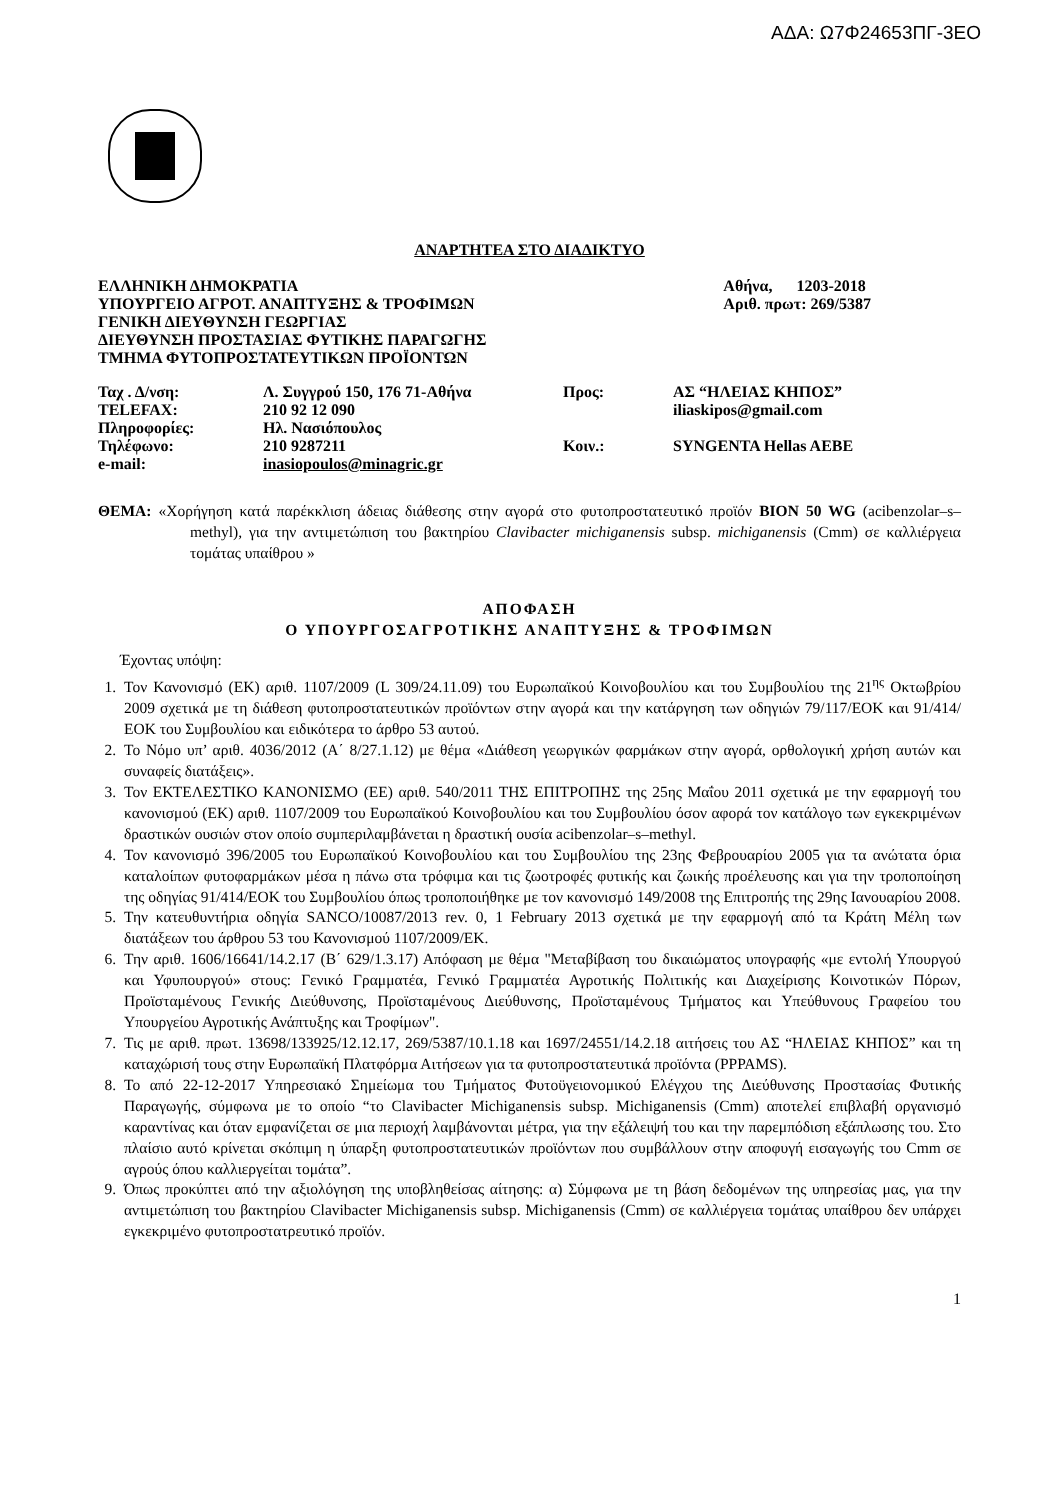ΑΔΑ: Ω7Φ24653ΠΓ-3ΕΟ
ΑΝΑΡΤΗΤΕΑ ΣΤΟ ΔΙΑΔΙΚΤΥΟ
| ΕΛΛΗΝΙΚΗ ΔΗΜΟΚΡΑΤΙΑ | Αθήνα, 1203-2018 |
| ΥΠΟΥΡΓΕΙΟ ΑΓΡΟΤ. ΑΝΑΠΤΥΞΗΣ & ΤΡΟΦΙΜΩΝ | Αριθ. πρωτ: 269/5387 |
| ΓΕΝΙΚΗ ΔΙΕΥΘΥΝΣΗ ΓΕΩΡΓΙΑΣ | |
| ΔΙΕΥΘΥΝΣΗ ΠΡΟΣΤΑΣΙΑΣ ΦΥΤΙΚΗΣ ΠΑΡΑΓΩΓΗΣ | |
| ΤΜΗΜΑ ΦΥΤΟΠΡΟΣΤΑΤΕΥΤΙΚΩΝ ΠΡΟΪΟΝΤΩΝ | |
| Ταχ . Δ/νση: | Λ. Συγγρού 150, 176 71-Αθήνα | Προς: | ΑΣ “ΗΛΕΙΑΣ ΚΗΠΟΣ” |
| TELEFAX: | 210 92 12 090 | | iliaskipos@gmail.com |
| Πληροφορίες: | Ηλ. Νασιόπουλος | | |
| Τηλέφωνο: | 210 9287211 | Κοιν.: | SYNGENTA Hellas AEBE |
| e-mail: | inasiopoulos@minagric.gr | | |
ΘΕΜΑ: «Χορήγηση κατά παρέκκλιση άδειας διάθεσης στην αγορά στο φυτοπροστατευτικό προϊόν BION 50 WG (acibenzolar–s–methyl), για την αντιμετώπιση του βακτηρίου Clavibacter michiganensis subsp. michiganensis (Cmm) σε καλλιέργεια τομάτας υπαίθρου »
ΑΠΟΦΑΣΗ
Ο ΥΠΟΥΡΓΟΣΑΓΡΟΤΙΚΗΣ ΑΝΑΠΤΥΞΗΣ & ΤΡΟΦΙΜΩΝ
Έχοντας υπόψη:
1. Τον Κανονισμό (ΕΚ) αριθ. 1107/2009 (L 309/24.11.09) του Ευρωπαϊκού Κοινοβουλίου και του Συμβουλίου της 21<sup>ης</sup> Οκτωβρίου 2009 σχετικά με τη διάθεση φυτοπροστατευτικών προϊόντων στην αγορά και την κατάργηση των οδηγιών 79/117/ΕΟΚ και 91/414/ΕΟΚ του Συμβουλίου και ειδικότερα το άρθρο 53 αυτού.
2. Το Νόμο υπ’ αριθ. 4036/2012 (Α΄ 8/27.1.12) με θέμα «Διάθεση γεωργικών φαρμάκων στην αγορά, ορθολογική χρήση αυτών και συναφείς διατάξεις».
3. Τον ΕΚΤΕΛΕΣΤΙΚΟ ΚΑΝΟΝΙΣΜΟ (ΕΕ) αριθ. 540/2011 ΤΗΣ ΕΠΙΤΡΟΠΗΣ της 25ης Μαΐου 2011 σχετικά με την εφαρμογή του κανονισμού (ΕΚ) αριθ. 1107/2009 του Ευρωπαϊκού Κοινοβουλίου και του Συμβουλίου όσον αφορά τον κατάλογο των εγκεκριμένων δραστικών ουσιών στον οποίο συμπεριλαμβάνεται η δραστική ουσία acibenzolar–s–methyl.
4. Τον κανονισμό 396/2005 του Ευρωπαϊκού Κοινοβουλίου και του Συμβουλίου της 23ης Φεβρουαρίου 2005 για τα ανώτατα όρια καταλοίπων φυτοφαρμάκων μέσα η πάνω στα τρόφιμα και τις ζωοτροφές φυτικής και ζωικής προέλευσης και για την τροποποίηση της οδηγίας 91/414/ΕΟΚ του Συμβουλίου όπως τροποποιήθηκε με τον κανονισμό 149/2008 της Επιτροπής της 29ης Ιανουαρίου 2008.
5. Την κατευθυντήρια οδηγία SANCO/10087/2013 rev. 0, 1 February 2013 σχετικά με την εφαρμογή από τα Κράτη Μέλη των διατάξεων του άρθρου 53 του Κανονισμού 1107/2009/ΕΚ.
6. Την αριθ. 1606/16641/14.2.17 (Β΄ 629/1.3.17) Απόφαση με θέμα "Μεταβίβαση του δικαιώματος υπογραφής «με εντολή Υπουργού και Υφυπουργού» στους: Γενικό Γραμματέα, Γενικό Γραμματέα Αγροτικής Πολιτικής και Διαχείρισης Κοινοτικών Πόρων, Προϊσταμένους Γενικής Διεύθυνσης, Προϊσταμένους Διεύθυνσης, Προϊσταμένους Τμήματος και Υπεύθυνους Γραφείου του Υπουργείου Αγροτικής Ανάπτυξης και Τροφίμων".
7. Τις με αριθ. πρωτ. 13698/133925/12.12.17, 269/5387/10.1.18 και 1697/24551/14.2.18 αιτήσεις του ΑΣ “ΗΛΕΙΑΣ ΚΗΠΟΣ” και τη καταχώρισή τους στην Ευρωπαϊκή Πλατφόρμα Αιτήσεων για τα φυτοπροστατευτικά προϊόντα (PPPAMS).
8. Το από 22-12-2017 Υπηρεσιακό Σημείωμα του Τμήματος Φυτοϋγειονομικού Ελέγχου της Διεύθυνσης Προστασίας Φυτικής Παραγωγής, σύμφωνα με το οποίο “το Clavibacter Michiganensis subsp. Michiganensis (Cmm) αποτελεί επιβλαβή οργανισμό καραντίνας και όταν εμφανίζεται σε μια περιοχή λαμβάνονται μέτρα, για την εξάλειψή του και την παρεμπόδιση εξάπλωσης του. Στο πλαίσιο αυτό κρίνεται σκόπιμη η ύπαρξη φυτοπροστατευτικών προϊόντων που συμβάλλουν στην αποφυγή εισαγωγής του Cmm σε αγρούς όπου καλλιεργείται τομάτα”.
9. Όπως προκύπτει από την αξιολόγηση της υποβληθείσας αίτησης: α) Σύμφωνα με τη βάση δεδομένων της υπηρεσίας μας, για την αντιμετώπιση του βακτηρίου Clavibacter Michiganensis subsp. Michiganensis (Cmm) σε καλλιέργεια τομάτας υπαίθρου δεν υπάρχει εγκεκριμένο φυτοπροστατρευτικό προϊόν.
1